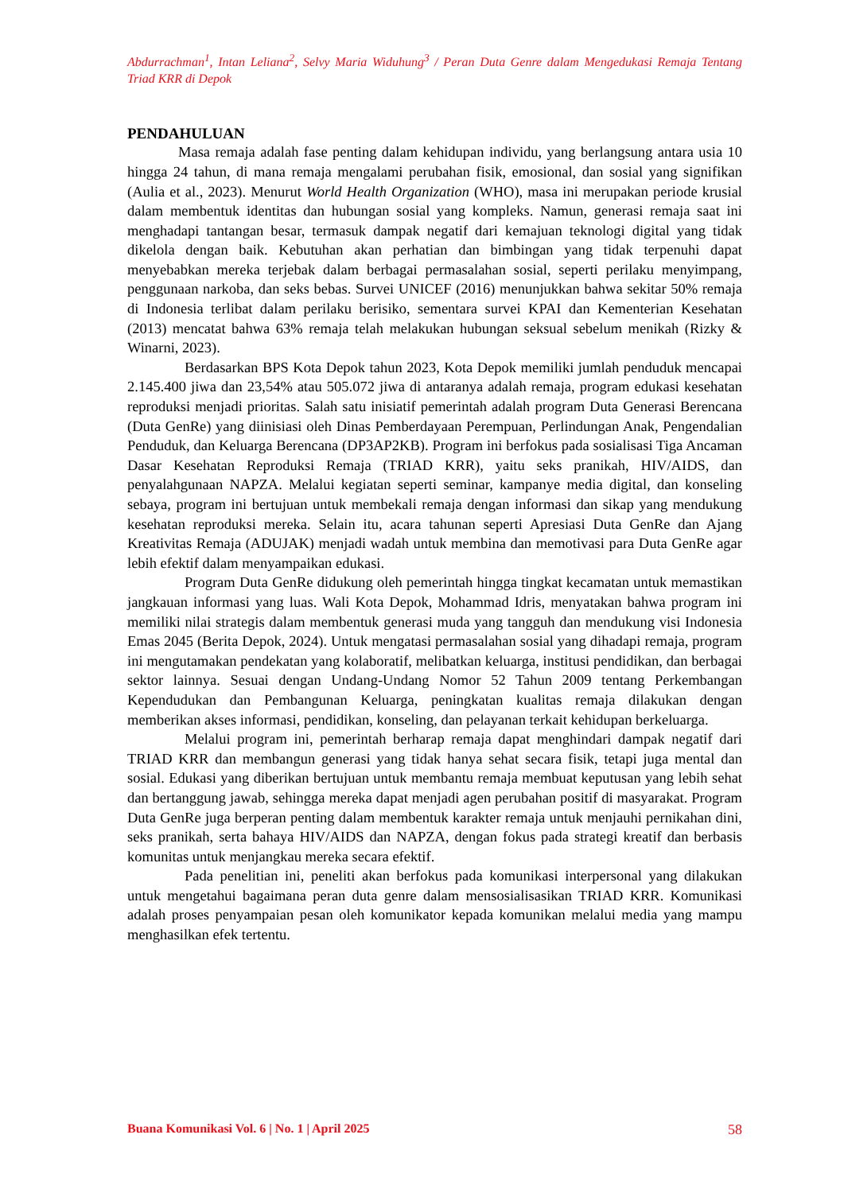Abdurrachman<sup>1</sup>, Intan Leliana<sup>2</sup>, Selvy Maria Widuhung<sup>3</sup> / Peran Duta Genre dalam Mengedukasi Remaja Tentang Triad KRR di Depok
PENDAHULUAN
Masa remaja adalah fase penting dalam kehidupan individu, yang berlangsung antara usia 10 hingga 24 tahun, di mana remaja mengalami perubahan fisik, emosional, dan sosial yang signifikan (Aulia et al., 2023). Menurut World Health Organization (WHO), masa ini merupakan periode krusial dalam membentuk identitas dan hubungan sosial yang kompleks. Namun, generasi remaja saat ini menghadapi tantangan besar, termasuk dampak negatif dari kemajuan teknologi digital yang tidak dikelola dengan baik. Kebutuhan akan perhatian dan bimbingan yang tidak terpenuhi dapat menyebabkan mereka terjebak dalam berbagai permasalahan sosial, seperti perilaku menyimpang, penggunaan narkoba, dan seks bebas. Survei UNICEF (2016) menunjukkan bahwa sekitar 50% remaja di Indonesia terlibat dalam perilaku berisiko, sementara survei KPAI dan Kementerian Kesehatan (2013) mencatat bahwa 63% remaja telah melakukan hubungan seksual sebelum menikah (Rizky & Winarni, 2023).
Berdasarkan BPS Kota Depok tahun 2023, Kota Depok memiliki jumlah penduduk mencapai 2.145.400 jiwa dan 23,54% atau 505.072 jiwa di antaranya adalah remaja, program edukasi kesehatan reproduksi menjadi prioritas. Salah satu inisiatif pemerintah adalah program Duta Generasi Berencana (Duta GenRe) yang diinisiasi oleh Dinas Pemberdayaan Perempuan, Perlindungan Anak, Pengendalian Penduduk, dan Keluarga Berencana (DP3AP2KB). Program ini berfokus pada sosialisasi Tiga Ancaman Dasar Kesehatan Reproduksi Remaja (TRIAD KRR), yaitu seks pranikah, HIV/AIDS, dan penyalahgunaan NAPZA. Melalui kegiatan seperti seminar, kampanye media digital, dan konseling sebaya, program ini bertujuan untuk membekali remaja dengan informasi dan sikap yang mendukung kesehatan reproduksi mereka. Selain itu, acara tahunan seperti Apresiasi Duta GenRe dan Ajang Kreativitas Remaja (ADUJAK) menjadi wadah untuk membina dan memotivasi para Duta GenRe agar lebih efektif dalam menyampaikan edukasi.
Program Duta GenRe didukung oleh pemerintah hingga tingkat kecamatan untuk memastikan jangkauan informasi yang luas. Wali Kota Depok, Mohammad Idris, menyatakan bahwa program ini memiliki nilai strategis dalam membentuk generasi muda yang tangguh dan mendukung visi Indonesia Emas 2045 (Berita Depok, 2024). Untuk mengatasi permasalahan sosial yang dihadapi remaja, program ini mengutamakan pendekatan yang kolaboratif, melibatkan keluarga, institusi pendidikan, dan berbagai sektor lainnya. Sesuai dengan Undang-Undang Nomor 52 Tahun 2009 tentang Perkembangan Kependudukan dan Pembangunan Keluarga, peningkatan kualitas remaja dilakukan dengan memberikan akses informasi, pendidikan, konseling, dan pelayanan terkait kehidupan berkeluarga.
Melalui program ini, pemerintah berharap remaja dapat menghindari dampak negatif dari TRIAD KRR dan membangun generasi yang tidak hanya sehat secara fisik, tetapi juga mental dan sosial. Edukasi yang diberikan bertujuan untuk membantu remaja membuat keputusan yang lebih sehat dan bertanggung jawab, sehingga mereka dapat menjadi agen perubahan positif di masyarakat. Program Duta GenRe juga berperan penting dalam membentuk karakter remaja untuk menjauhi pernikahan dini, seks pranikah, serta bahaya HIV/AIDS dan NAPZA, dengan fokus pada strategi kreatif dan berbasis komunitas untuk menjangkau mereka secara efektif.
Pada penelitian ini, peneliti akan berfokus pada komunikasi interpersonal yang dilakukan untuk mengetahui bagaimana peran duta genre dalam mensosialisasikan TRIAD KRR. Komunikasi adalah proses penyampaian pesan oleh komunikator kepada komunikan melalui media yang mampu menghasilkan efek tertentu.
Buana Komunikasi Vol. 6 | No. 1 | April 2025 58